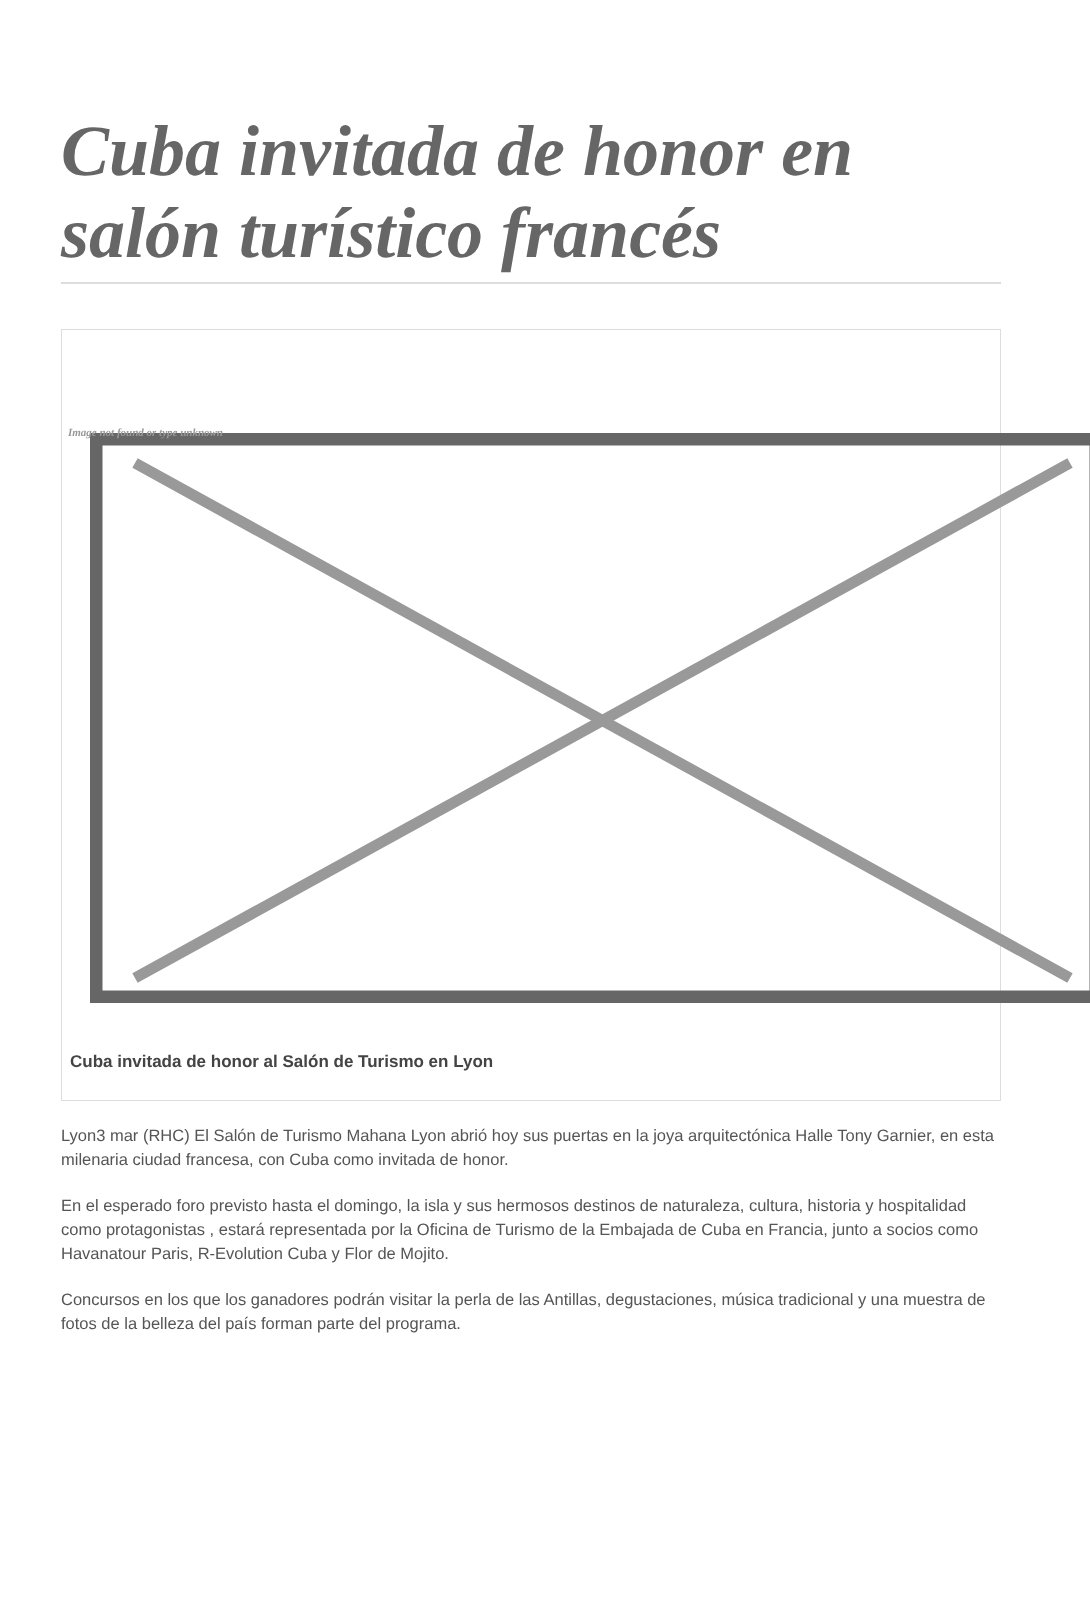Cuba invitada de honor en salón turístico francés
Image not found or type unknown
Cuba invitada de honor al Salón de Turismo en Lyon
Lyon3 mar (RHC) El Salón de Turismo Mahana Lyon abrió hoy sus puertas en la joya arquitectónica Halle Tony Garnier, en esta milenaria ciudad francesa, con Cuba como invitada de honor.
En el esperado foro previsto hasta el domingo, la isla y sus hermosos destinos de naturaleza, cultura, historia y hospitalidad como protagonistas , estará representada por la Oficina de Turismo de la Embajada de Cuba en Francia, junto a socios como Havanatour Paris, R-Evolution Cuba y Flor de Mojito.
Concursos en los que los ganadores podrán visitar la perla de las Antillas, degustaciones, música tradicional y una muestra de fotos de la belleza del país forman parte del programa.